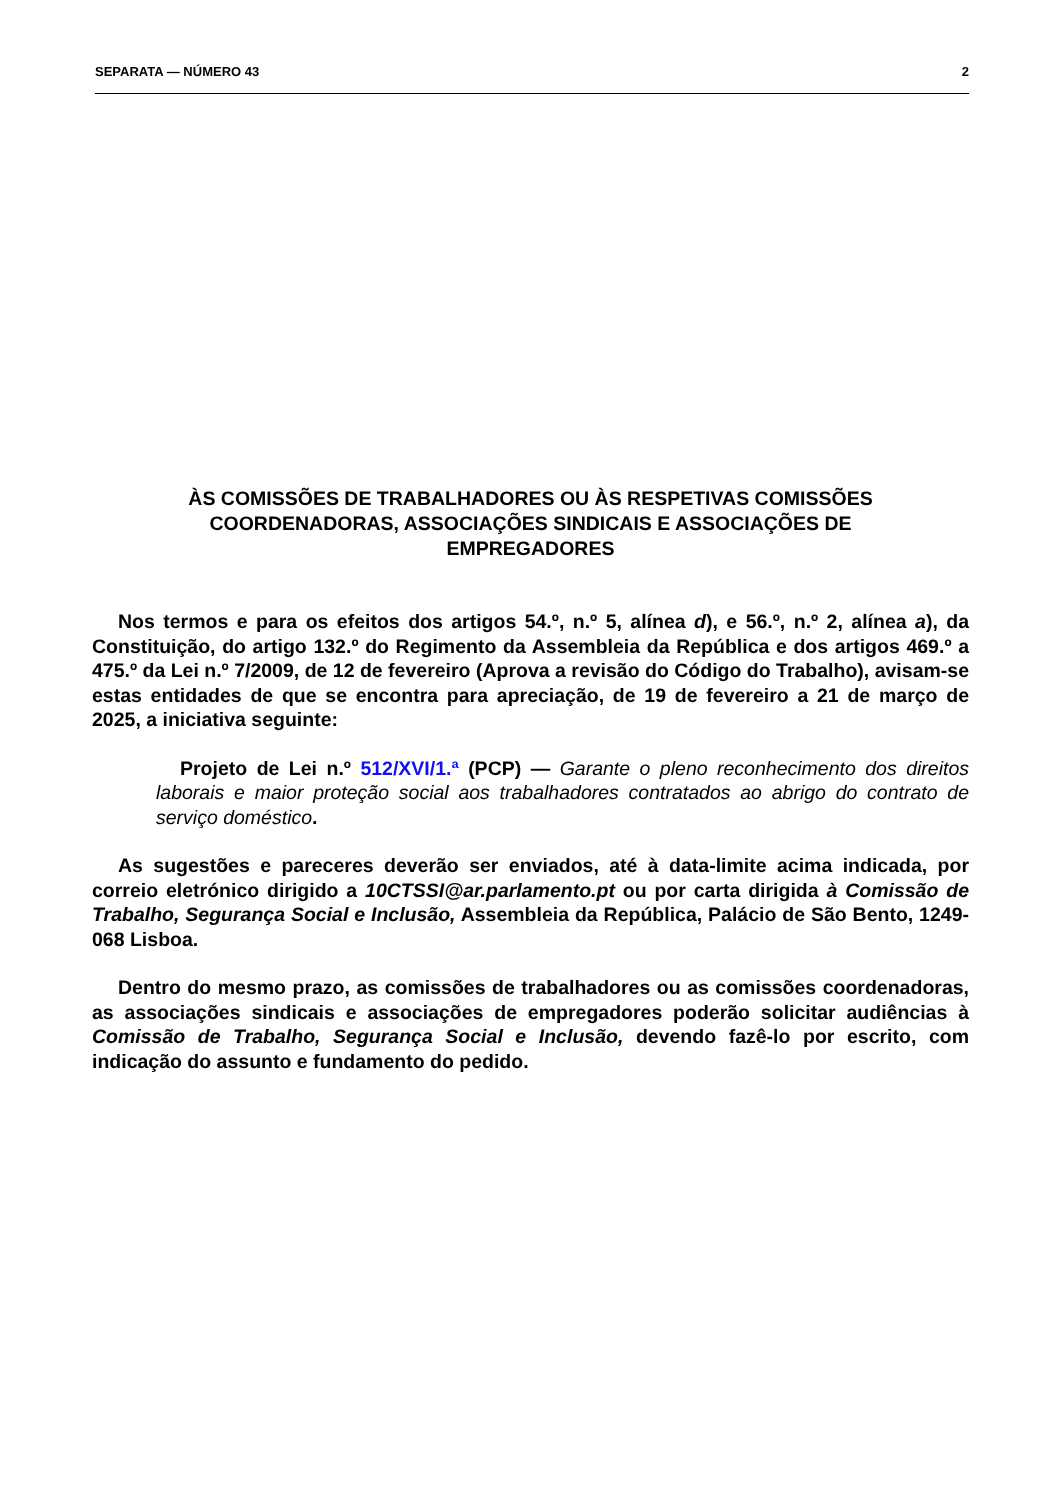SEPARATA — NÚMERO 43 2
ÀS COMISSÕES DE TRABALHADORES OU ÀS RESPETIVAS COMISSÕES
COORDENADORAS, ASSOCIAÇÕES SINDICAIS E ASSOCIAÇÕES DE
EMPREGADORES
Nos termos e para os efeitos dos artigos 54.º, n.º 5, alínea d), e 56.º, n.º 2, alínea a), da Constituição, do artigo 132.º do Regimento da Assembleia da República e dos artigos 469.º a 475.º da Lei n.º 7/2009, de 12 de fevereiro (Aprova a revisão do Código do Trabalho), avisam-se estas entidades de que se encontra para apreciação, de 19 de fevereiro a 21 de março de 2025, a iniciativa seguinte:
Projeto de Lei n.º 512/XVI/1.ª (PCP) — Garante o pleno reconhecimento dos direitos laborais e maior proteção social aos trabalhadores contratados ao abrigo do contrato de serviço doméstico.
As sugestões e pareceres deverão ser enviados, até à data-limite acima indicada, por correio eletrónico dirigido a 10CTSSI@ar.parlamento.pt ou por carta dirigida à Comissão de Trabalho, Segurança Social e Inclusão, Assembleia da República, Palácio de São Bento, 1249-068 Lisboa.
Dentro do mesmo prazo, as comissões de trabalhadores ou as comissões coordenadoras, as associações sindicais e associações de empregadores poderão solicitar audiências à Comissão de Trabalho, Segurança Social e Inclusão, devendo fazê-lo por escrito, com indicação do assunto e fundamento do pedido.